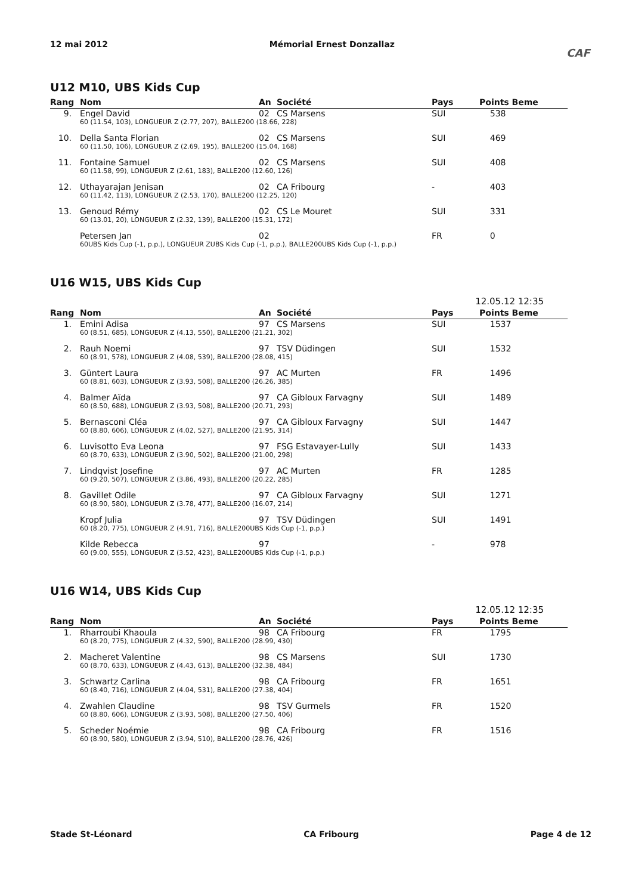12 mai 2012 Mémorial Ernest Donzallaz
CAF
U12 M10, UBS Kids Cup
| Rang | Nom | An | Société | Pays | Points Beme |
| --- | --- | --- | --- | --- | --- |
| 9. | Engel David | 02 | CS Marsens | SUI | 538 |
| | 60 (11.54, 103), LONGUEUR Z (2.77, 207), BALLE200 (18.66, 228) | | | | |
| 10. | Della Santa Florian | 02 | CS Marsens | SUI | 469 |
| | 60 (11.50, 106), LONGUEUR Z (2.69, 195), BALLE200 (15.04, 168) | | | | |
| 11. | Fontaine Samuel | 02 | CS Marsens | SUI | 408 |
| | 60 (11.58, 99), LONGUEUR Z (2.61, 183), BALLE200 (12.60, 126) | | | | |
| 12. | Uthayarajan Jenisan | 02 | CA Fribourg | - | 403 |
| | 60 (11.42, 113), LONGUEUR Z (2.53, 170), BALLE200 (12.25, 120) | | | | |
| 13. | Genoud Rémy | 02 | CS Le Mouret | SUI | 331 |
| | 60 (13.01, 20), LONGUEUR Z (2.32, 139), BALLE200 (15.31, 172) | | | | |
| | Petersen Jan | 02 | | FR | 0 |
| | 60UBS Kids Cup (-1, p.p.), LONGUEUR ZUBS Kids Cup (-1, p.p.), BALLE200UBS Kids Cup (-1, p.p.) | | | | |
U16 W15, UBS Kids Cup
12.05.12 12:35
| Rang | Nom | An | Société | Pays | Points Beme |
| --- | --- | --- | --- | --- | --- |
| 1. | Emini Adisa | 97 | CS Marsens | SUI | 1537 |
| | 60 (8.51, 685), LONGUEUR Z (4.13, 550), BALLE200 (21.21, 302) | | | | |
| 2. | Rauh Noemi | 97 | TSV Düdingen | SUI | 1532 |
| | 60 (8.91, 578), LONGUEUR Z (4.08, 539), BALLE200 (28.08, 415) | | | | |
| 3. | Güntert Laura | 97 | AC Murten | FR | 1496 |
| | 60 (8.81, 603), LONGUEUR Z (3.93, 508), BALLE200 (26.26, 385) | | | | |
| 4. | Balmer Aïda | 97 | CA Gibloux Farvagny | SUI | 1489 |
| | 60 (8.50, 688), LONGUEUR Z (3.93, 508), BALLE200 (20.71, 293) | | | | |
| 5. | Bernasconi Cléa | 97 | CA Gibloux Farvagny | SUI | 1447 |
| | 60 (8.80, 606), LONGUEUR Z (4.02, 527), BALLE200 (21.95, 314) | | | | |
| 6. | Luvisotto Eva Leona | 97 | FSG Estavayer-Lully | SUI | 1433 |
| | 60 (8.70, 633), LONGUEUR Z (3.90, 502), BALLE200 (21.00, 298) | | | | |
| 7. | Lindqvist Josefine | 97 | AC Murten | FR | 1285 |
| | 60 (9.20, 507), LONGUEUR Z (3.86, 493), BALLE200 (20.22, 285) | | | | |
| 8. | Gavillet Odile | 97 | CA Gibloux Farvagny | SUI | 1271 |
| | 60 (8.90, 580), LONGUEUR Z (3.78, 477), BALLE200 (16.07, 214) | | | | |
| | Kropf Julia | 97 | TSV Düdingen | SUI | 1491 |
| | 60 (8.20, 775), LONGUEUR Z (4.91, 716), BALLE200UBS Kids Cup (-1, p.p.) | | | | |
| | Kilde Rebecca | 97 | | - | 978 |
| | 60 (9.00, 555), LONGUEUR Z (3.52, 423), BALLE200UBS Kids Cup (-1, p.p.) | | | | |
U16 W14, UBS Kids Cup
12.05.12 12:35
| Rang | Nom | An | Société | Pays | Points Beme |
| --- | --- | --- | --- | --- | --- |
| 1. | Rharroubi Khaoula | 98 | CA Fribourg | FR | 1795 |
| | 60 (8.20, 775), LONGUEUR Z (4.32, 590), BALLE200 (28.99, 430) | | | | |
| 2. | Macheret Valentine | 98 | CS Marsens | SUI | 1730 |
| | 60 (8.70, 633), LONGUEUR Z (4.43, 613), BALLE200 (32.38, 484) | | | | |
| 3. | Schwartz Carlina | 98 | CA Fribourg | FR | 1651 |
| | 60 (8.40, 716), LONGUEUR Z (4.04, 531), BALLE200 (27.38, 404) | | | | |
| 4. | Zwahlen Claudine | 98 | TSV Gurmels | FR | 1520 |
| | 60 (8.80, 606), LONGUEUR Z (3.93, 508), BALLE200 (27.50, 406) | | | | |
| 5. | Scheder Noémie | 98 | CA Fribourg | FR | 1516 |
| | 60 (8.90, 580), LONGUEUR Z (3.94, 510), BALLE200 (28.76, 426) | | | | |
Stade St-Léonard CA Fribourg Page 4 de 12